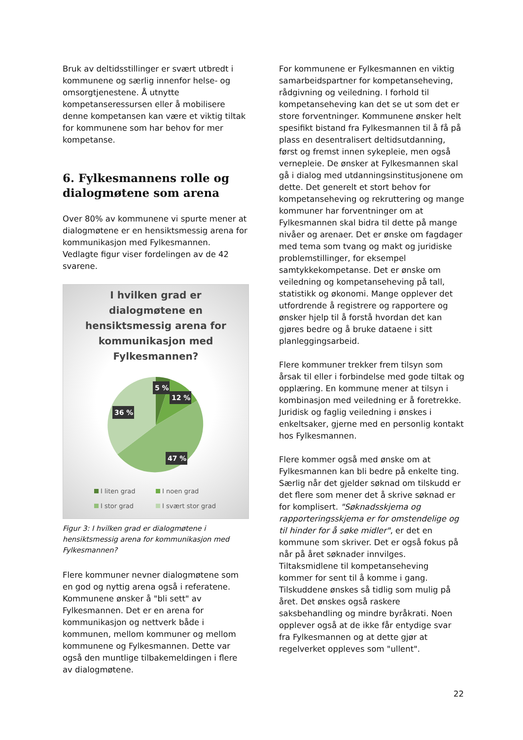Bruk av deltidsstillinger er svært utbredt i kommunene og særlig innenfor helse- og omsorgtjenestene. Å utnytte kompetanseressursen eller å mobilisere denne kompetansen kan være et viktig tiltak for kommunene som har behov for mer kompetanse.
6. Fylkesmannens rolle og dialogmøtene som arena
Over 80% av kommunene vi spurte mener at dialogmøtene er en hensiktsmessig arena for kommunikasjon med Fylkesmannen. Vedlagte figur viser fordelingen av de 42 svarene.
I hvilken grad er
dialogmøtene en
hensiktsmessig arena for
kommunikasjon med
Fylkesmannen?
5 %
12 %
36 %
47 %
I liten grad I noen grad I stor grad I svært stor grad
Figur 3: I hvilken grad er dialogmøtene i hensiktsmessig arena for kommunikasjon med Fylkesmannen?
Flere kommuner nevner dialogmøtene som en god og nyttig arena også i referatene. Kommunene ønsker å "bli sett" av Fylkesmannen. Det er en arena for kommunikasjon og nettverk både i kommunen, mellom kommuner og mellom kommunene og Fylkesmannen. Dette var også den muntlige tilbakemeldingen i flere av dialogmøtene.
For kommunene er Fylkesmannen en viktig samarbeidspartner for kompetanseheving, rådgivning og veiledning. I forhold til kompetanseheving kan det se ut som det er store forventninger. Kommunene ønsker helt spesifikt bistand fra Fylkesmannen til å få på plass en desentralisert deltidsutdanning, først og fremst innen sykepleie, men også vernepleie. De ønsker at Fylkesmannen skal gå i dialog med utdanningsinstitusjonene om dette. Det generelt et stort behov for kompetanseheving og rekruttering og mange kommuner har forventninger om at Fylkesmannen skal bidra til dette på mange nivåer og arenaer. Det er ønske om fagdager med tema som tvang og makt og juridiske problemstillinger, for eksempel samtykkekompetanse. Det er ønske om veiledning og kompetanseheving på tall, statistikk og økonomi. Mange opplever det utfordrende å registrere og rapportere og ønsker hjelp til å forstå hvordan det kan gjøres bedre og å bruke dataene i sitt planleggingsarbeid.
Flere kommuner trekker frem tilsyn som årsak til eller i forbindelse med gode tiltak og opplæring. En kommune mener at tilsyn i kombinasjon med veiledning er å foretrekke. Juridisk og faglig veiledning i ønskes i enkeltsaker, gjerne med en personlig kontakt hos Fylkesmannen.
Flere kommer også med ønske om at Fylkesmannen kan bli bedre på enkelte ting. Særlig når det gjelder søknad om tilskudd er det flere som mener det å skrive søknad er for komplisert. "Søknadsskjema og rapporteringsskjema er for omstendelige og til hinder for å søke midler", er det en kommune som skriver. Det er også fokus på når på året søknader innvilges. Tiltaksmidlene til kompetanseheving kommer for sent til å komme i gang. Tilskuddene ønskes så tidlig som mulig på året. Det ønskes også raskere saksbehandling og mindre byråkrati. Noen opplever også at de ikke får entydige svar fra Fylkesmannen og at dette gjør at regelverket oppleves som "ullent".
22